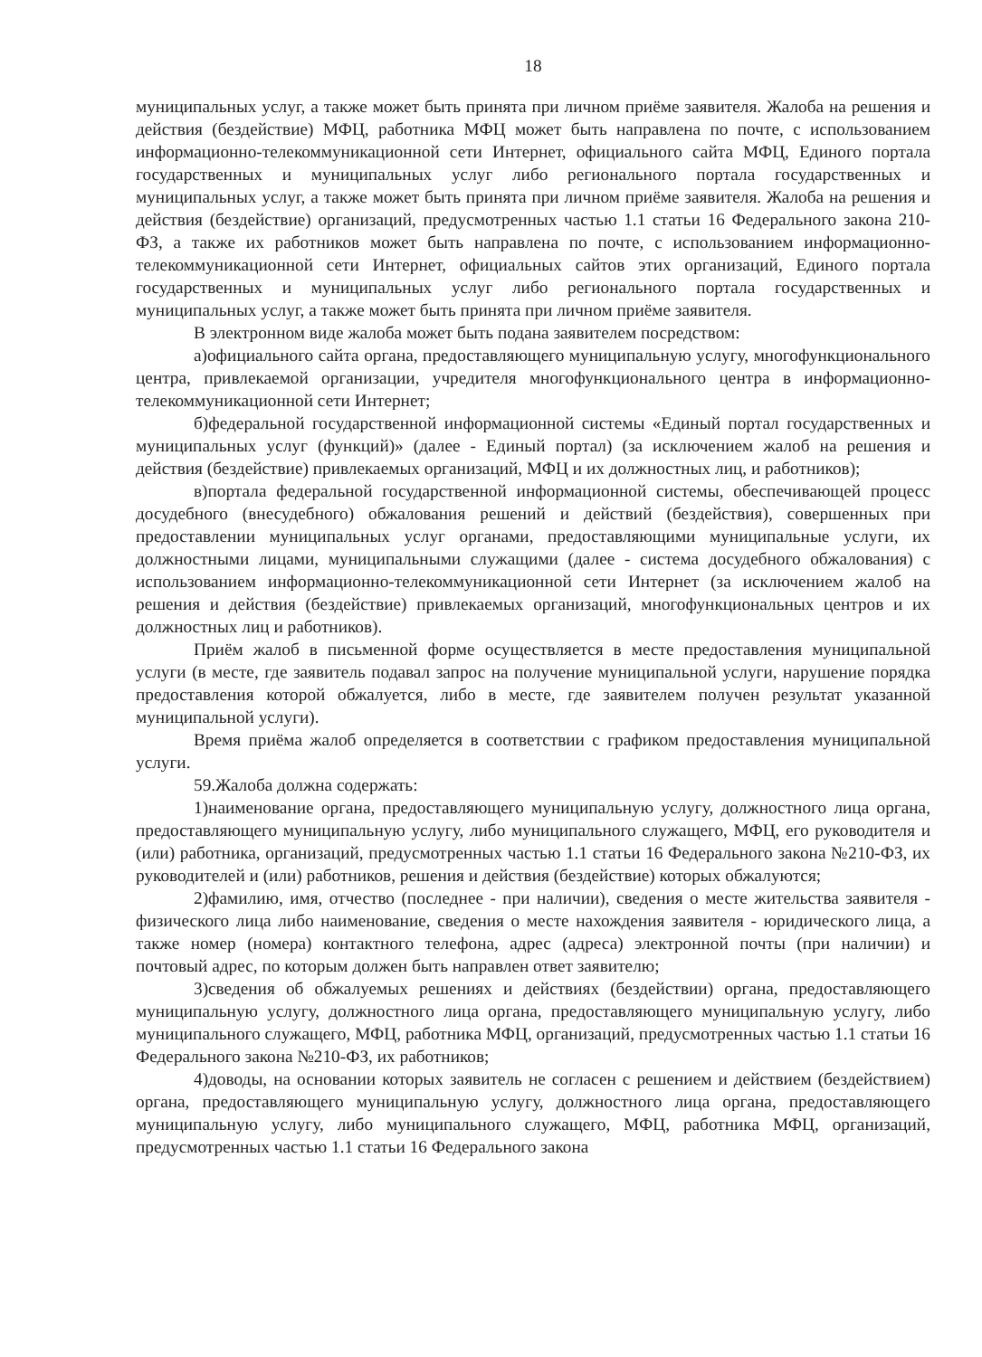18
муниципальных услуг, а также может быть принята при личном приёме заявителя. Жалоба на решения и действия (бездействие) МФЦ, работника МФЦ может быть направлена по почте, с использованием информационно-телекоммуникационной сети Интернет, официального сайта МФЦ, Единого портала государственных и муниципальных услуг либо регионального портала государственных и муниципальных услуг, а также может быть принята при личном приёме заявителя. Жалоба на решения и действия (бездействие) организаций, предусмотренных частью 1.1 статьи 16 Федерального закона 210-ФЗ, а также их работников может быть направлена по почте, с использованием информационно-телекоммуникационной сети Интернет, официальных сайтов этих организаций, Единого портала государственных и муниципальных услуг либо регионального портала государственных и муниципальных услуг, а также может быть принята при личном приёме заявителя.
В электронном виде жалоба может быть подана заявителем посредством:
а)официального сайта органа, предоставляющего муниципальную услугу, многофункционального центра, привлекаемой организации, учредителя многофункционального центра в информационно-телекоммуникационной сети Интернет;
б)федеральной государственной информационной системы «Единый портал государственных и муниципальных услуг (функций)» (далее - Единый портал) (за исключением жалоб на решения и действия (бездействие) привлекаемых организаций, МФЦ и их должностных лиц, и работников);
в)портала федеральной государственной информационной системы, обеспечивающей процесс досудебного (внесудебного) обжалования решений и действий (бездействия), совершенных при предоставлении муниципальных услуг органами, предоставляющими муниципальные услуги, их должностными лицами, муниципальными служащими (далее - система досудебного обжалования) с использованием информационно-телекоммуникационной сети Интернет (за исключением жалоб на решения и действия (бездействие) привлекаемых организаций, многофункциональных центров и их должностных лиц и работников).
Приём жалоб в письменной форме осуществляется в месте предоставления муниципальной услуги (в месте, где заявитель подавал запрос на получение муниципальной услуги, нарушение порядка предоставления которой обжалуется, либо в месте, где заявителем получен результат указанной муниципальной услуги).
Время приёма жалоб определяется в соответствии с графиком предоставления муниципальной услуги.
59.Жалоба должна содержать:
1)наименование органа, предоставляющего муниципальную услугу, должностного лица органа, предоставляющего муниципальную услугу, либо муниципального служащего, МФЦ, его руководителя и (или) работника, организаций, предусмотренных частью 1.1 статьи 16 Федерального закона №210-ФЗ, их руководителей и (или) работников, решения и действия (бездействие) которых обжалуются;
2)фамилию, имя, отчество (последнее - при наличии), сведения о месте жительства заявителя - физического лица либо наименование, сведения о месте нахождения заявителя - юридического лица, а также номер (номера) контактного телефона, адрес (адреса) электронной почты (при наличии) и почтовый адрес, по которым должен быть направлен ответ заявителю;
3)сведения об обжалуемых решениях и действиях (бездействии) органа, предоставляющего муниципальную услугу, должностного лица органа, предоставляющего муниципальную услугу, либо муниципального служащего, МФЦ, работника МФЦ, организаций, предусмотренных частью 1.1 статьи 16 Федерального закона №210-ФЗ, их работников;
4)доводы, на основании которых заявитель не согласен с решением и действием (бездействием) органа, предоставляющего муниципальную услугу, должностного лица органа, предоставляющего муниципальную услугу, либо муниципального служащего, МФЦ, работника МФЦ, организаций, предусмотренных частью 1.1 статьи 16 Федерального закона